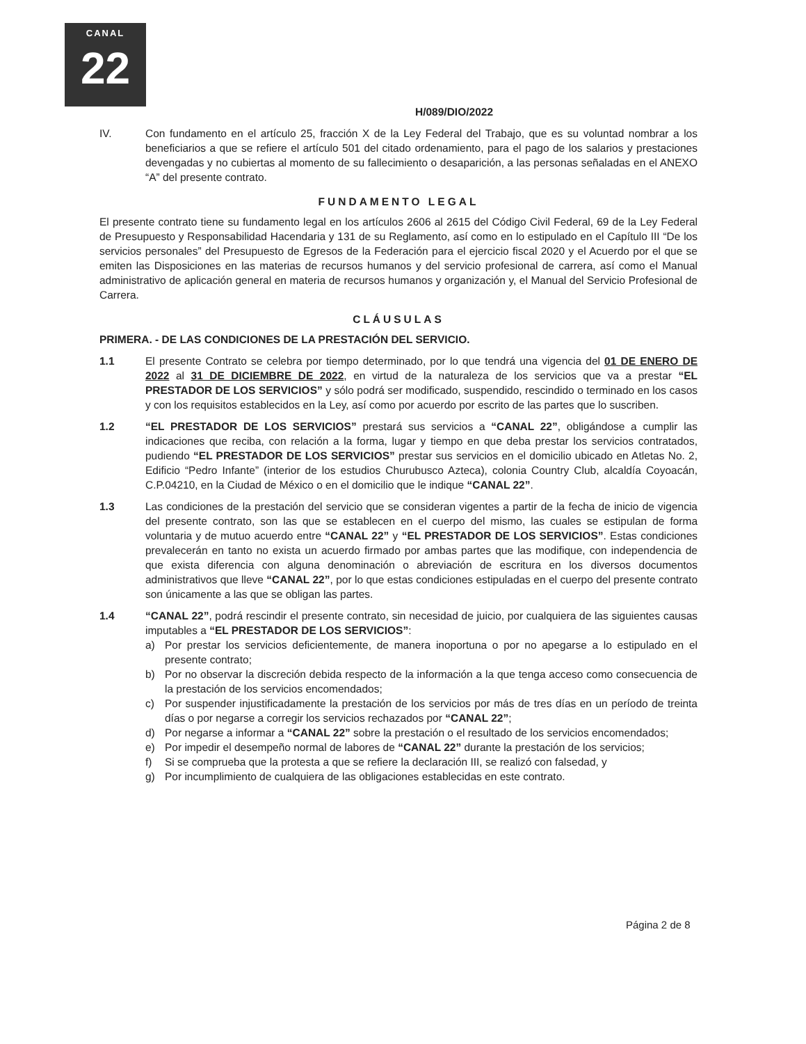CANAL
22
H/089/DIO/2022
IV. Con fundamento en el artículo 25, fracción X de la Ley Federal del Trabajo, que es su voluntad nombrar a los beneficiarios a que se refiere el artículo 501 del citado ordenamiento, para el pago de los salarios y prestaciones devengadas y no cubiertas al momento de su fallecimiento o desaparición, a las personas señaladas en el ANEXO “A” del presente contrato.
FUNDAMENTO LEGAL
El presente contrato tiene su fundamento legal en los artículos 2606 al 2615 del Código Civil Federal, 69 de la Ley Federal de Presupuesto y Responsabilidad Hacendaria y 131 de su Reglamento, así como en lo estipulado en el Capítulo III “De los servicios personales” del Presupuesto de Egresos de la Federación para el ejercicio fiscal 2020 y el Acuerdo por el que se emiten las Disposiciones en las materias de recursos humanos y del servicio profesional de carrera, así como el Manual administrativo de aplicación general en materia de recursos humanos y organización y, el Manual del Servicio Profesional de Carrera.
CLÁUSULAS
PRIMERA. - DE LAS CONDICIONES DE LA PRESTACIÓN DEL SERVICIO.
1.1 El presente Contrato se celebra por tiempo determinado, por lo que tendrá una vigencia del 01 DE ENERO DE 2022 al 31 DE DICIEMBRE DE 2022, en virtud de la naturaleza de los servicios que va a prestar “EL PRESTADOR DE LOS SERVICIOS” y sólo podrá ser modificado, suspendido, rescindido o terminado en los casos y con los requisitos establecidos en la Ley, así como por acuerdo por escrito de las partes que lo suscriben.
1.2 “EL PRESTADOR DE LOS SERVICIOS” prestará sus servicios a “CANAL 22”, obligándose a cumplir las indicaciones que reciba, con relación a la forma, lugar y tiempo en que deba prestar los servicios contratados, pudiendo “EL PRESTADOR DE LOS SERVICIOS” prestar sus servicios en el domicilio ubicado en Atletas No. 2, Edificio “Pedro Infante” (interior de los estudios Churubusco Azteca), colonia Country Club, alcaldía Coyoacán, C.P.04210, en la Ciudad de México o en el domicilio que le indique “CANAL 22”.
1.3 Las condiciones de la prestación del servicio que se consideran vigentes a partir de la fecha de inicio de vigencia del presente contrato, son las que se establecen en el cuerpo del mismo, las cuales se estipulan de forma voluntaria y de mutuo acuerdo entre “CANAL 22” y “EL PRESTADOR DE LOS SERVICIOS”. Estas condiciones prevalecerán en tanto no exista un acuerdo firmado por ambas partes que las modifique, con independencia de que exista diferencia con alguna denominación o abreviación de escritura en los diversos documentos administrativos que lleve “CANAL 22”, por lo que estas condiciones estipuladas en el cuerpo del presente contrato son únicamente a las que se obligan las partes.
1.4 “CANAL 22”, podrá rescindir el presente contrato, sin necesidad de juicio, por cualquiera de las siguientes causas imputables a “EL PRESTADOR DE LOS SERVICIOS”:
a) Por prestar los servicios deficientemente, de manera inoportuna o por no apegarse a lo estipulado en el presente contrato;
b) Por no observar la discreción debida respecto de la información a la que tenga acceso como consecuencia de la prestación de los servicios encomendados;
c) Por suspender injustificadamente la prestación de los servicios por más de tres días en un período de treinta días o por negarse a corregir los servicios rechazados por “CANAL 22”;
d) Por negarse a informar a “CANAL 22” sobre la prestación o el resultado de los servicios encomendados;
e) Por impedir el desempeño normal de labores de “CANAL 22” durante la prestación de los servicios;
f) Si se comprueba que la protesta a que se refiere la declaración III, se realizó con falsedad, y
g) Por incumplimiento de cualquiera de las obligaciones establecidas en este contrato.
Página 2 de 8